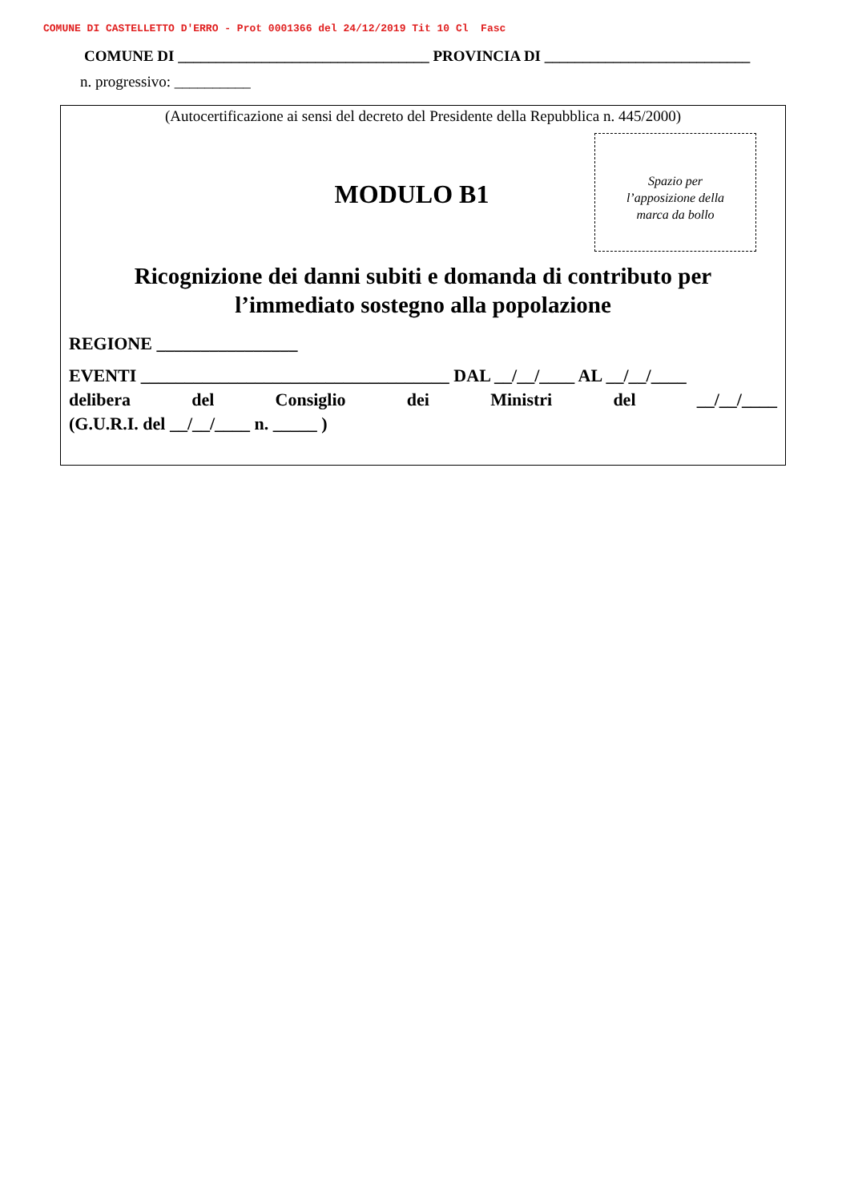COMUNE DI CASTELLETTO D'ERRO - Prot 0001366 del 24/12/2019 Tit 10 Cl Fasc
COMUNE DI _________________________________ PROVINCIA DI ___________________________
n. progressivo: __________
(Autocertificazione ai sensi del decreto del Presidente della Repubblica n. 445/2000)
MODULO B1
Spazio per
l’apposizione della
marca da bollo
Ricognizione dei danni subiti e domanda di contributo per
l’immediato sostegno alla popolazione
REGIONE ________________
EVENTI ___________________________________ DAL __/__/____ AL __/__/____
delibera del Consiglio dei Ministri del __/__/____
(G.U.R.I. del __/__/____ n. _____ )